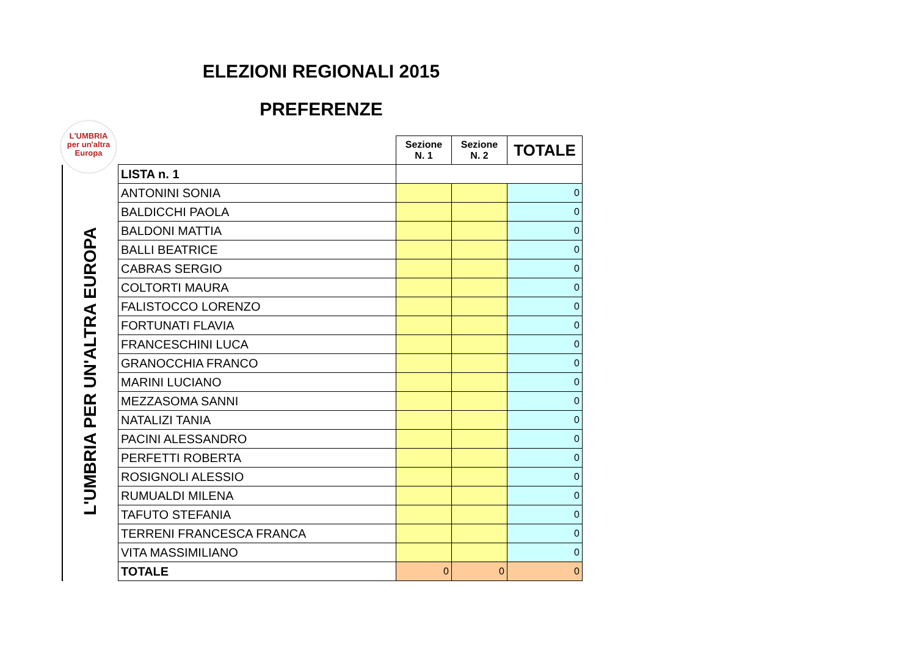ELEZIONI REGIONALI 2015
PREFERENZE
L'UMBRIA
per un'altra
Europa
| | | Sezione N. 1 | Sezione N. 2 | TOTALE |
| L'UMBRIA PER UN'ALTRA EUROPA | LISTA n. 1 | | | |
| | ANTONINI SONIA | | | 0 |
| | BALDICCHI PAOLA | | | 0 |
| | BALDONI MATTIA | | | 0 |
| | BALLI BEATRICE | | | 0 |
| | CABRAS SERGIO | | | 0 |
| | COLTORTI MAURA | | | 0 |
| | FALISTOCCO LORENZO | | | 0 |
| | FORTUNATI FLAVIA | | | 0 |
| | FRANCESCHINI LUCA | | | 0 |
| | GRANOCCHIA FRANCO | | | 0 |
| | MARINI LUCIANO | | | 0 |
| | MEZZASOMA SANNI | | | 0 |
| | NATALIZI TANIA | | | 0 |
| | PACINI ALESSANDRO | | | 0 |
| | PERFETTI ROBERTA | | | 0 |
| | ROSIGNOLI ALESSIO | | | 0 |
| | RUMUALDI MILENA | | | 0 |
| | TAFUTO STEFANIA | | | 0 |
| | TERRENI FRANCESCA FRANCA | | | 0 |
| | VITA MASSIMILIANO | | | 0 |
| | TOTALE | 0 | 0 | 0 |